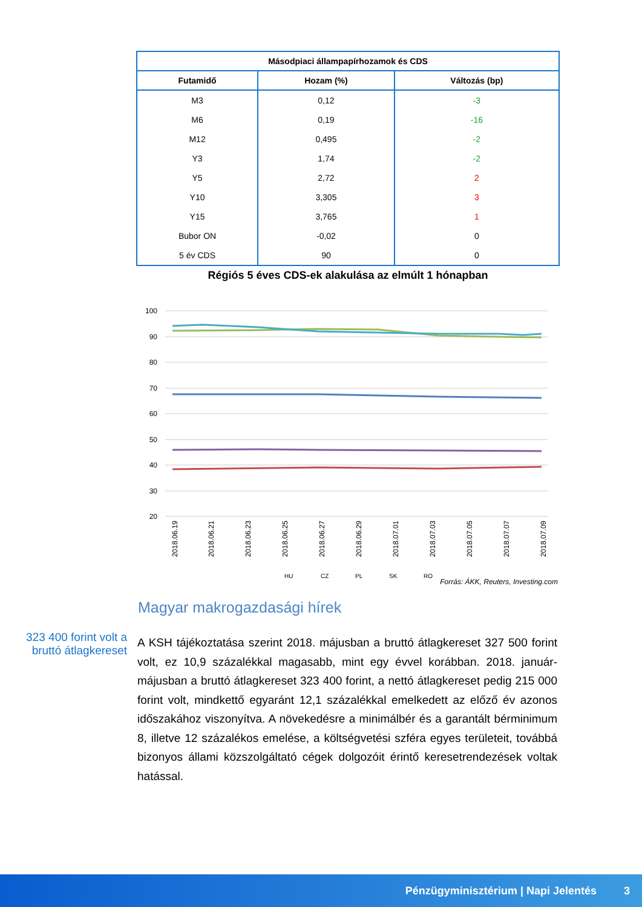| Másodpiaci állampapírhozamok és CDS | | |
| --- | --- | --- |
| Futamidő | Hozam (%) | Változás (bp) |
| M3 | 0,12 | -3 |
| M6 | 0,19 | -16 |
| M12 | 0,495 | -2 |
| Y3 | 1,74 | -2 |
| Y5 | 2,72 | 2 |
| Y10 | 3,305 | 3 |
| Y15 | 3,765 | 1 |
| Bubor ON | -0,02 | 0 |
| 5 év CDS | 90 | 0 |
Régiós 5 éves CDS-ek alakulása az elmúlt 1 hónapban
100
90
80
70
60
50
40
30
20
2018.06.19
2018.06.21
2018.06.23
2018.06.25
2018.06.27
2018.06.29
2018.07.01
2018.07.03
2018.07.05
2018.07.07
2018.07.09
HU
CZ
PL
SK
RO
Forrás: ÁKK, Reuters, Investing.com
Magyar makrogazdasági hírek
323 400 forint volt a bruttó átlagkereset
A KSH tájékoztatása szerint 2018. májusban a bruttó átlagkereset 327 500 forint volt, ez 10,9 százalékkal magasabb, mint egy évvel korábban. 2018. január-májusban a bruttó átlagkereset 323 400 forint, a nettó átlagkereset pedig 215 000 forint volt, mindkettő egyaránt 12,1 százalékkal emelkedett az előző év azonos időszakához viszonyítva. A növekedésre a minimálbér és a garantált bérminimum 8, illetve 12 százalékos emelése, a költségvetési szféra egyes területeit, továbbá bizonyos állami közszolgáltató cégek dolgozóit érintő keresetrendezések voltak hatással.
Pénzügyminisztérium | Napi Jelentés 3